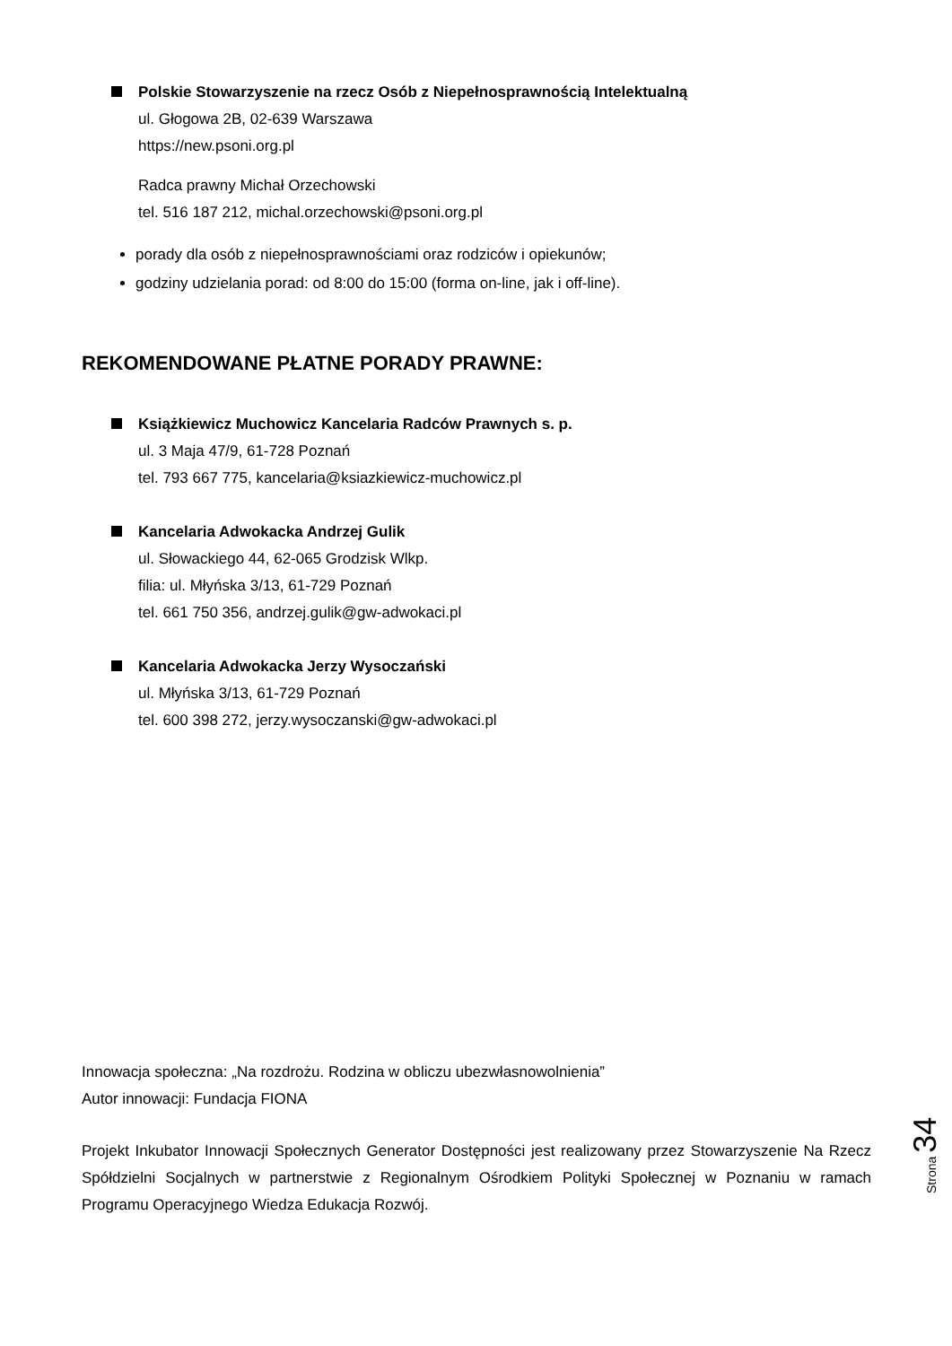Polskie Stowarzyszenie na rzecz Osób z Niepełnosprawnością Intelektualną
ul. Głogowa 2B, 02-639 Warszawa
https://new.psoni.org.pl
Radca prawny Michał Orzechowski
tel. 516 187 212, michal.orzechowski@psoni.org.pl
porady dla osób z niepełnosprawnościami oraz rodziców i opiekunów;
godziny udzielania porad: od 8:00 do 15:00 (forma on-line, jak i off-line).
REKOMENDOWANE PŁATNE PORADY PRAWNE:
Książkiewicz Muchowicz Kancelaria Radców Prawnych s. p.
ul. 3 Maja 47/9, 61-728 Poznań
tel. 793 667 775, kancelaria@ksiazkiewicz-muchowicz.pl
Kancelaria Adwokacka Andrzej Gulik
ul. Słowackiego 44, 62-065 Grodzisk Wlkp.
filia: ul. Młyńska 3/13, 61-729 Poznań
tel. 661 750 356, andrzej.gulik@gw-adwokaci.pl
Kancelaria Adwokacka Jerzy Wysoczański
ul. Młyńska 3/13, 61-729 Poznań
tel. 600 398 272, jerzy.wysoczanski@gw-adwokaci.pl
Innowacja społeczna: „Na rozdrożu. Rodzina w obliczu ubezwłasnowolnienia”
Autor innowacji: Fundacja FIONA
Projekt Inkubator Innowacji Społecznych Generator Dostępności jest realizowany przez Stowarzyszenie Na Rzecz Spółdzielni Socjalnych w partnerstwie z Regionalnym Ośrodkiem Polityki Społecznej w Poznaniu w ramach Programu Operacyjnego Wiedza Edukacja Rozwój.
Strona 34